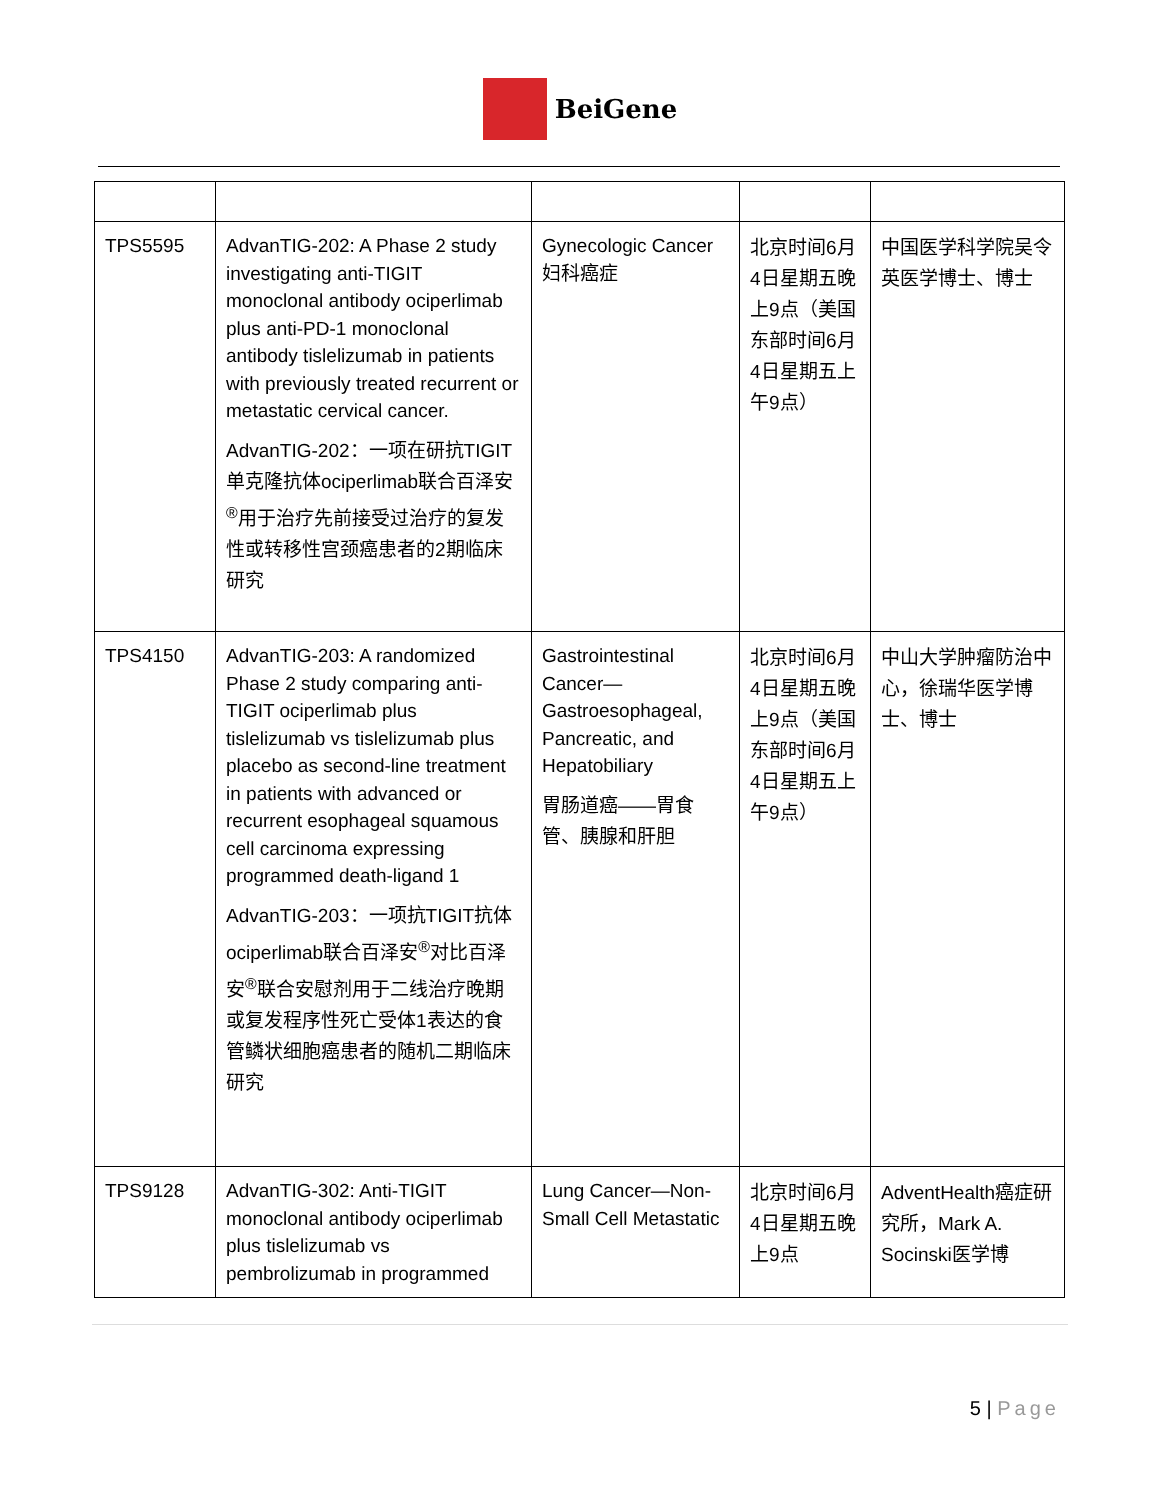BeiGene
| TPS5595 | AdvanTIG-202: A Phase 2 study investigating anti-TIGIT monoclonal antibody ociperlimab plus anti-PD-1 monoclonal antibody tislelizumab in patients with previously treated recurrent or metastatic cervical cancer. AdvanTIG-202：一项在研抗TIGIT单克隆抗体ociperlimab联合百泽安<sup>®</sup>用于治疗先前接受过治疗的复发性或转移性宫颈癌患者的2期临床研究 | Gynecologic Cancer 妇科癌症 | 北京时间6月4日星期五晚上9点（美国东部时间6月4日星期五上午9点） | 中国医学科学院吴令英医学博士、博士 |
| TPS4150 | AdvanTIG-203: A randomized Phase 2 study comparing anti-TIGIT ociperlimab plus tislelizumab vs tislelizumab plus placebo as second-line treatment in patients with advanced or recurrent esophageal squamous cell carcinoma expressing programmed death-ligand 1 AdvanTIG-203：一项抗TIGIT抗体ociperlimab联合百泽安<sup>®</sup>对比百泽安<sup>®</sup>联合安慰剂用于二线治疗晚期或复发程序性死亡受体1表达的食管鳞状细胞癌患者的随机二期临床研究 | Gastrointestinal Cancer—Gastroesophageal, Pancreatic, and Hepatobiliary 胃肠道癌——胃食管、胰腺和肝胆 | 北京时间6月4日星期五晚上9点（美国东部时间6月4日星期五上午9点） | 中山大学肿瘤防治中心，徐瑞华医学博士、博士 |
| TPS9128 | AdvanTIG-302: Anti-TIGIT monoclonal antibody ociperlimab plus tislelizumab vs pembrolizumab in programmed | Lung Cancer—Non-Small Cell Metastatic | 北京时间6月4日星期五晚上9点 | AdventHealth癌症研究所，Mark A. Socinski医学博 |
5 | Page